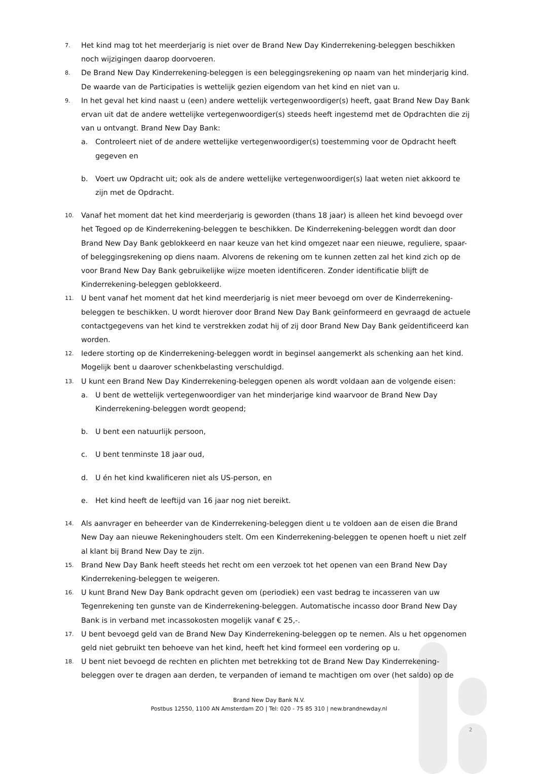7. Het kind mag tot het meerderjarig is niet over de Brand New Day Kinderrekening-beleggen beschikken noch wijzigingen daarop doorvoeren.
8. De Brand New Day Kinderrekening-beleggen is een beleggingsrekening op naam van het minderjarig kind. De waarde van de Participaties is wettelijk gezien eigendom van het kind en niet van u.
9. In het geval het kind naast u (een) andere wettelijk vertegenwoordiger(s) heeft, gaat Brand New Day Bank ervan uit dat de andere wettelijke vertegenwoordiger(s) steeds heeft ingestemd met de Opdrachten die zij van u ontvangt. Brand New Day Bank:
a. Controleert niet of de andere wettelijke vertegenwoordiger(s) toestemming voor de Opdracht heeft gegeven en
b. Voert uw Opdracht uit; ook als de andere wettelijke vertegenwoordiger(s) laat weten niet akkoord te zijn met de Opdracht.
10. Vanaf het moment dat het kind meerderjarig is geworden (thans 18 jaar) is alleen het kind bevoegd over het Tegoed op de Kinderrekening-beleggen te beschikken. De Kinderrekening-beleggen wordt dan door Brand New Day Bank geblokkeerd en naar keuze van het kind omgezet naar een nieuwe, reguliere, spaar- of beleggingsrekening op diens naam. Alvorens de rekening om te kunnen zetten zal het kind zich op de voor Brand New Day Bank gebruikelijke wijze moeten identificeren. Zonder identificatie blijft de Kinderrekening-beleggen geblokkeerd.
11. U bent vanaf het moment dat het kind meerderjarig is niet meer bevoegd om over de Kinderrekening-beleggen te beschikken. U wordt hierover door Brand New Day Bank geïnformeerd en gevraagd de actuele contactgegevens van het kind te verstrekken zodat hij of zij door Brand New Day Bank geïdentificeerd kan worden.
12. Iedere storting op de Kinderrekening-beleggen wordt in beginsel aangemerkt als schenking aan het kind. Mogelijk bent u daarover schenkbelasting verschuldigd.
13. U kunt een Brand New Day Kinderrekening-beleggen openen als wordt voldaan aan de volgende eisen:
a. U bent de wettelijk vertegenwoordiger van het minderjarige kind waarvoor de Brand New Day Kinderrekening-beleggen wordt geopend;
b. U bent een natuurlijk persoon,
c. U bent tenminste 18 jaar oud,
d. U én het kind kwalificeren niet als US-person, en
e. Het kind heeft de leeftijd van 16 jaar nog niet bereikt.
14. Als aanvrager en beheerder van de Kinderrekening-beleggen dient u te voldoen aan de eisen die Brand New Day aan nieuwe Rekeninghouders stelt. Om een Kinderrekening-beleggen te openen hoeft u niet zelf al klant bij Brand New Day te zijn.
15. Brand New Day Bank heeft steeds het recht om een verzoek tot het openen van een Brand New Day Kinderrekening-beleggen te weigeren.
16. U kunt Brand New Day Bank opdracht geven om (periodiek) een vast bedrag te incasseren van uw Tegenrekening ten gunste van de Kinderrekening-beleggen. Automatische incasso door Brand New Day Bank is in verband met incassokosten mogelijk vanaf € 25,-.
17. U bent bevoegd geld van de Brand New Day Kinderrekening-beleggen op te nemen. Als u het opgenomen geld niet gebruikt ten behoeve van het kind, heeft het kind formeel een vordering op u.
18. U bent niet bevoegd de rechten en plichten met betrekking tot de Brand New Day Kinderrekening-beleggen over te dragen aan derden, te verpanden of iemand te machtigen om over (het saldo) op de
Brand New Day Bank N.V.
Postbus 12550, 1100 AN Amsterdam ZO | Tel: 020 - 75 85 310 | new.brandnewday.nl
2